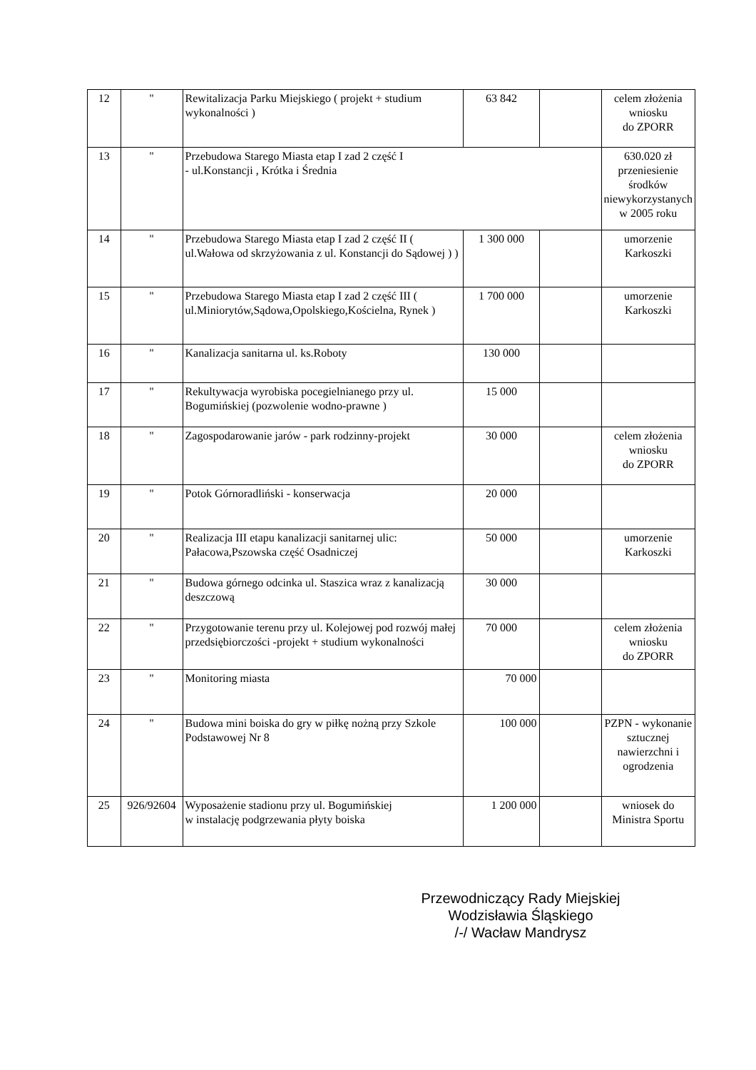| 12 | " | Rewitalizacja Parku Miejskiego ( projekt + studium wykonalności ) | 63 842 | | celem złożenia wniosku do ZPORR |
| 13 | " | Przebudowa Starego Miasta etap I zad 2 część I - ul.Konstancji , Krótka i Średnia | | | 630.020 zł przeniesienie środków niewykorzystanych w 2005 roku |
| 14 | " | Przebudowa Starego Miasta etap I zad 2 część II ( ul.Wałowa od skrzyżowania z ul. Konstancji do Sądowej ) ) | 1 300 000 | | umorzenie Karkoszki |
| 15 | " | Przebudowa Starego Miasta etap I zad 2 część III ( ul.Miniorytów,Sądowa,Opolskiego,Kościelna, Rynek ) | 1 700 000 | | umorzenie Karkoszki |
| 16 | " | Kanalizacja sanitarna ul. ks.Roboty | 130 000 | | |
| 17 | " | Rekultywacja wyrobiska pocegielnianego przy ul. Bogumińskiej (pozwolenie wodno-prawne ) | 15 000 | | |
| 18 | " | Zagospodarowanie jarów - park rodzinny-projekt | 30 000 | | celem złożenia wniosku do ZPORR |
| 19 | " | Potok Górnoradliński - konserwacja | 20 000 | | |
| 20 | " | Realizacja III etapu kanalizacji sanitarnej ulic: Pałacowa,Pszowska część Osadniczej | 50 000 | | umorzenie Karkoszki |
| 21 | " | Budowa górnego odcinka ul. Staszica wraz z kanalizacją deszczową | 30 000 | | |
| 22 | " | Przygotowanie terenu przy ul. Kolejowej pod rozwój małej przedsiębiorczości -projekt + studium wykonalności | 70 000 | | celem złożenia wniosku do ZPORR |
| 23 | " | Monitoring miasta | 70 000 | | |
| 24 | " | Budowa mini boiska do gry w piłkę nożną przy Szkole Podstawowej Nr 8 | 100 000 | | PZPN - wykonanie sztucznej nawierzchni i ogrodzenia |
| 25 | 926/92604 | Wyposażenie stadionu przy ul. Bogumińskiej w instalację podgrzewania płyty boiska | 1 200 000 | | wniosek do Ministra Sportu |
Przewodniczący Rady Miejskiej
Wodzisławia Śląskiego
/-/ Wacław Mandrysz